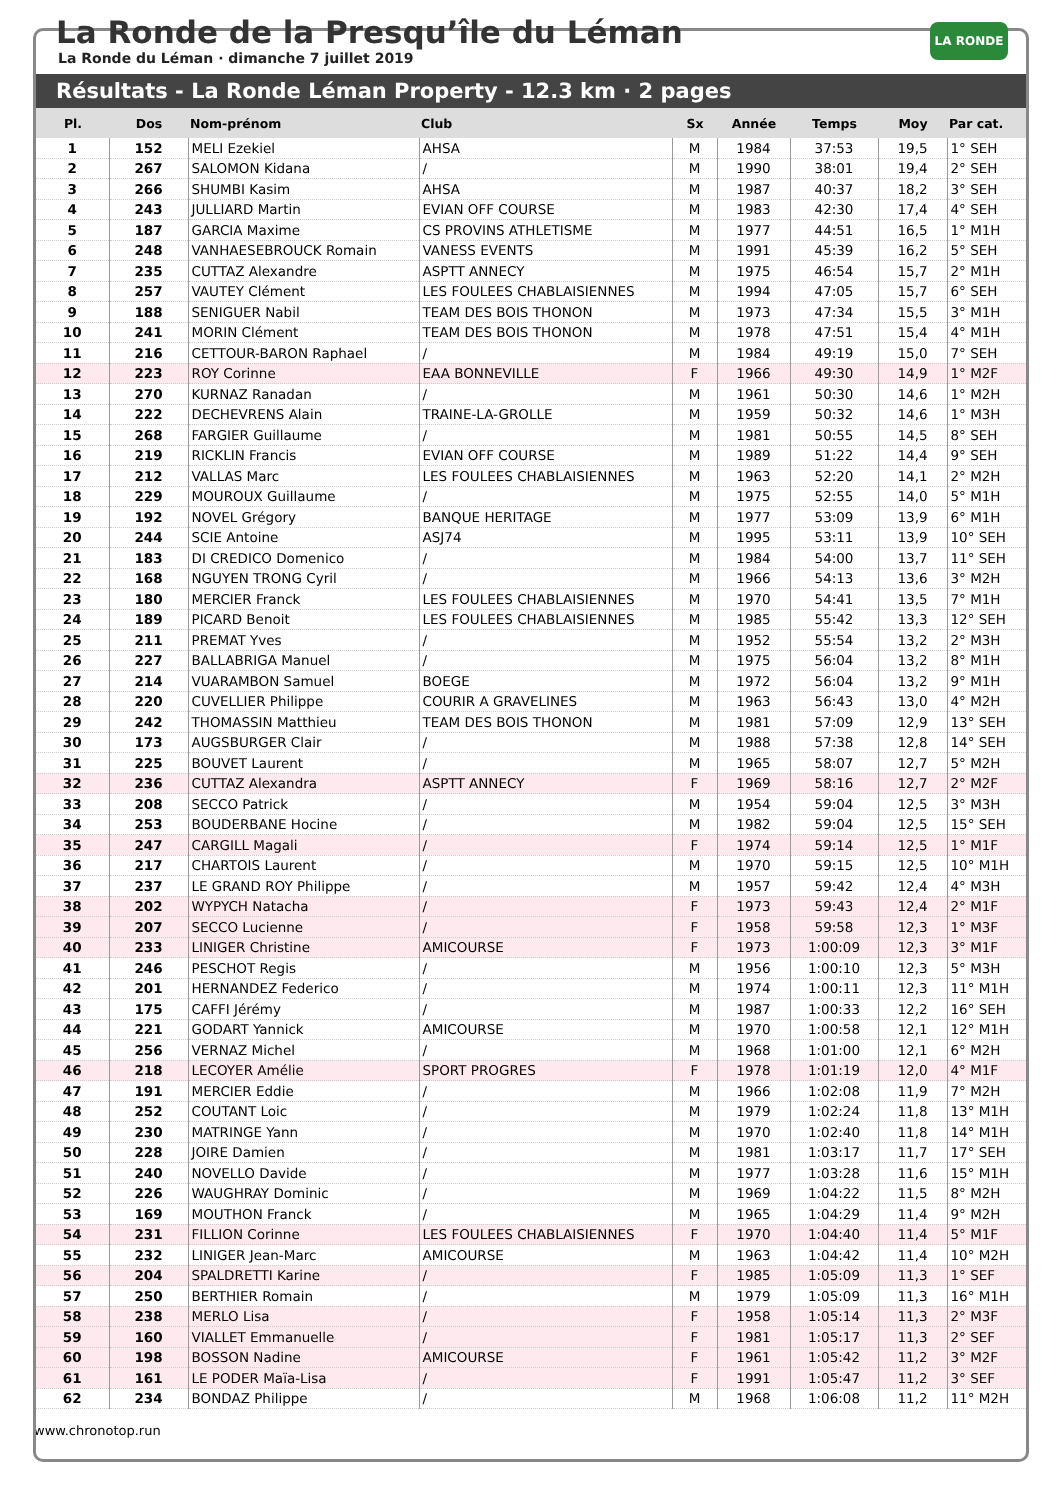LA RONDE
La Ronde de la Presqu’île du Léman
La Ronde du Léman · dimanche 7 juillet 2019
Résultats - La Ronde Léman Property - 12.3 km · 2 pages
| Pl. | Dos | Nom-prénom | Club | Sx | Année | Temps | Moy | Par cat. |
| --- | --- | --- | --- | --- | --- | --- | --- | --- |
| 1 | 152 | MELI Ezekiel | AHSA | M | 1984 | 37:53 | 19,5 | 1° SEH |
| 2 | 267 | SALOMON Kidana | / | M | 1990 | 38:01 | 19,4 | 2° SEH |
| 3 | 266 | SHUMBI Kasim | AHSA | M | 1987 | 40:37 | 18,2 | 3° SEH |
| 4 | 243 | JULLIARD Martin | EVIAN OFF COURSE | M | 1983 | 42:30 | 17,4 | 4° SEH |
| 5 | 187 | GARCIA Maxime | CS PROVINS ATHLETISME | M | 1977 | 44:51 | 16,5 | 1° M1H |
| 6 | 248 | VANHAESEBROUCK Romain | VANESS EVENTS | M | 1991 | 45:39 | 16,2 | 5° SEH |
| 7 | 235 | CUTTAZ Alexandre | ASPTT ANNECY | M | 1975 | 46:54 | 15,7 | 2° M1H |
| 8 | 257 | VAUTEY Clément | LES FOULEES CHABLAISIENNES | M | 1994 | 47:05 | 15,7 | 6° SEH |
| 9 | 188 | SENIGUER Nabil | TEAM DES BOIS THONON | M | 1973 | 47:34 | 15,5 | 3° M1H |
| 10 | 241 | MORIN Clément | TEAM DES BOIS THONON | M | 1978 | 47:51 | 15,4 | 4° M1H |
| 11 | 216 | CETTOUR-BARON Raphael | / | M | 1984 | 49:19 | 15,0 | 7° SEH |
| 12 | 223 | ROY Corinne | EAA BONNEVILLE | F | 1966 | 49:30 | 14,9 | 1° M2F |
| 13 | 270 | KURNAZ Ranadan | / | M | 1961 | 50:30 | 14,6 | 1° M2H |
| 14 | 222 | DECHEVRENS Alain | TRAINE-LA-GROLLE | M | 1959 | 50:32 | 14,6 | 1° M3H |
| 15 | 268 | FARGIER Guillaume | / | M | 1981 | 50:55 | 14,5 | 8° SEH |
| 16 | 219 | RICKLIN Francis | EVIAN OFF COURSE | M | 1989 | 51:22 | 14,4 | 9° SEH |
| 17 | 212 | VALLAS Marc | LES FOULEES CHABLAISIENNES | M | 1963 | 52:20 | 14,1 | 2° M2H |
| 18 | 229 | MOUROUX Guillaume | / | M | 1975 | 52:55 | 14,0 | 5° M1H |
| 19 | 192 | NOVEL Grégory | BANQUE HERITAGE | M | 1977 | 53:09 | 13,9 | 6° M1H |
| 20 | 244 | SCIE Antoine | ASJ74 | M | 1995 | 53:11 | 13,9 | 10° SEH |
| 21 | 183 | DI CREDICO Domenico | / | M | 1984 | 54:00 | 13,7 | 11° SEH |
| 22 | 168 | NGUYEN TRONG Cyril | / | M | 1966 | 54:13 | 13,6 | 3° M2H |
| 23 | 180 | MERCIER Franck | LES FOULEES CHABLAISIENNES | M | 1970 | 54:41 | 13,5 | 7° M1H |
| 24 | 189 | PICARD Benoit | LES FOULEES CHABLAISIENNES | M | 1985 | 55:42 | 13,3 | 12° SEH |
| 25 | 211 | PREMAT Yves | / | M | 1952 | 55:54 | 13,2 | 2° M3H |
| 26 | 227 | BALLABRIGA Manuel | / | M | 1975 | 56:04 | 13,2 | 8° M1H |
| 27 | 214 | VUARAMBON Samuel | BOEGE | M | 1972 | 56:04 | 13,2 | 9° M1H |
| 28 | 220 | CUVELLIER Philippe | COURIR A GRAVELINES | M | 1963 | 56:43 | 13,0 | 4° M2H |
| 29 | 242 | THOMASSIN Matthieu | TEAM DES BOIS THONON | M | 1981 | 57:09 | 12,9 | 13° SEH |
| 30 | 173 | AUGSBURGER Clair | / | M | 1988 | 57:38 | 12,8 | 14° SEH |
| 31 | 225 | BOUVET Laurent | / | M | 1965 | 58:07 | 12,7 | 5° M2H |
| 32 | 236 | CUTTAZ Alexandra | ASPTT ANNECY | F | 1969 | 58:16 | 12,7 | 2° M2F |
| 33 | 208 | SECCO Patrick | / | M | 1954 | 59:04 | 12,5 | 3° M3H |
| 34 | 253 | BOUDERBANE Hocine | / | M | 1982 | 59:04 | 12,5 | 15° SEH |
| 35 | 247 | CARGILL Magali | / | F | 1974 | 59:14 | 12,5 | 1° M1F |
| 36 | 217 | CHARTOIS Laurent | / | M | 1970 | 59:15 | 12,5 | 10° M1H |
| 37 | 237 | LE GRAND ROY Philippe | / | M | 1957 | 59:42 | 12,4 | 4° M3H |
| 38 | 202 | WYPYCH Natacha | / | F | 1973 | 59:43 | 12,4 | 2° M1F |
| 39 | 207 | SECCO Lucienne | / | F | 1958 | 59:58 | 12,3 | 1° M3F |
| 40 | 233 | LINIGER Christine | AMICOURSE | F | 1973 | 1:00:09 | 12,3 | 3° M1F |
| 41 | 246 | PESCHOT Regis | / | M | 1956 | 1:00:10 | 12,3 | 5° M3H |
| 42 | 201 | HERNANDEZ Federico | / | M | 1974 | 1:00:11 | 12,3 | 11° M1H |
| 43 | 175 | CAFFI Jérémy | / | M | 1987 | 1:00:33 | 12,2 | 16° SEH |
| 44 | 221 | GODART Yannick | AMICOURSE | M | 1970 | 1:00:58 | 12,1 | 12° M1H |
| 45 | 256 | VERNAZ Michel | / | M | 1968 | 1:01:00 | 12,1 | 6° M2H |
| 46 | 218 | LECOYER Amélie | SPORT PROGRES | F | 1978 | 1:01:19 | 12,0 | 4° M1F |
| 47 | 191 | MERCIER Eddie | / | M | 1966 | 1:02:08 | 11,9 | 7° M2H |
| 48 | 252 | COUTANT Loic | / | M | 1979 | 1:02:24 | 11,8 | 13° M1H |
| 49 | 230 | MATRINGE Yann | / | M | 1970 | 1:02:40 | 11,8 | 14° M1H |
| 50 | 228 | JOIRE Damien | / | M | 1981 | 1:03:17 | 11,7 | 17° SEH |
| 51 | 240 | NOVELLO Davide | / | M | 1977 | 1:03:28 | 11,6 | 15° M1H |
| 52 | 226 | WAUGHRAY Dominic | / | M | 1969 | 1:04:22 | 11,5 | 8° M2H |
| 53 | 169 | MOUTHON Franck | / | M | 1965 | 1:04:29 | 11,4 | 9° M2H |
| 54 | 231 | FILLION Corinne | LES FOULEES CHABLAISIENNES | F | 1970 | 1:04:40 | 11,4 | 5° M1F |
| 55 | 232 | LINIGER Jean-Marc | AMICOURSE | M | 1963 | 1:04:42 | 11,4 | 10° M2H |
| 56 | 204 | SPALDRETTI Karine | / | F | 1985 | 1:05:09 | 11,3 | 1° SEF |
| 57 | 250 | BERTHIER Romain | / | M | 1979 | 1:05:09 | 11,3 | 16° M1H |
| 58 | 238 | MERLO Lisa | / | F | 1958 | 1:05:14 | 11,3 | 2° M3F |
| 59 | 160 | VIALLET Emmanuelle | / | F | 1981 | 1:05:17 | 11,3 | 2° SEF |
| 60 | 198 | BOSSON Nadine | AMICOURSE | F | 1961 | 1:05:42 | 11,2 | 3° M2F |
| 61 | 161 | LE PODER Maïa-Lisa | / | F | 1991 | 1:05:47 | 11,2 | 3° SEF |
| 62 | 234 | BONDAZ Philippe | / | M | 1968 | 1:06:08 | 11,2 | 11° M2H |
www.chronotop.run